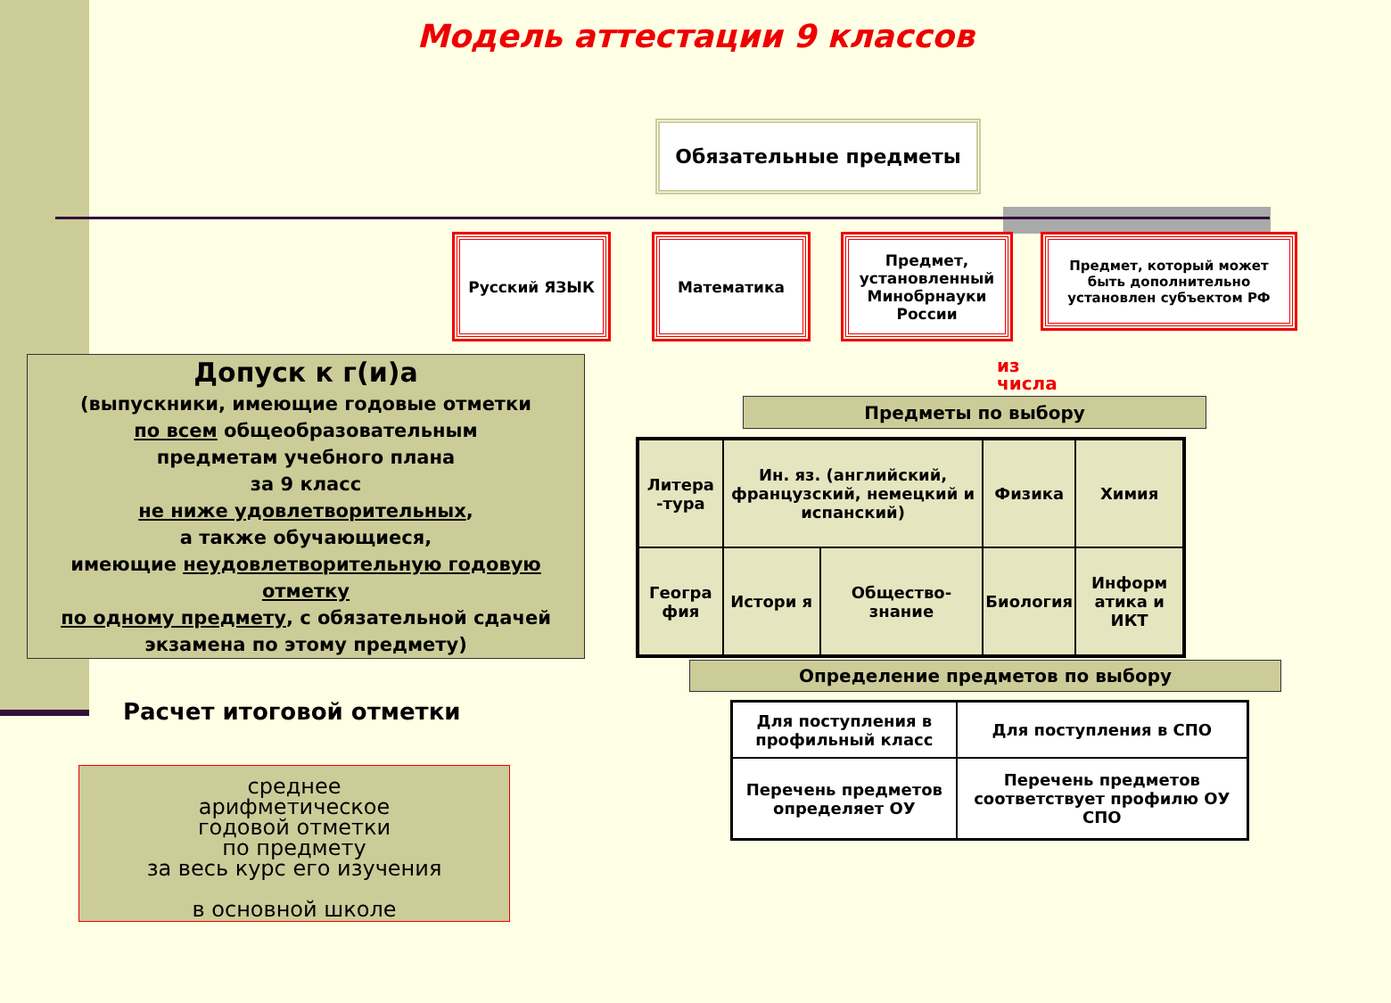Модель аттестации 9 классов
Обязательные предметы
Русский ЯЗЫК Математика
Предмет, установленный Минобрнауки России
Предмет, который может быть дополнительно установлен субъектом РФ
из
числа
Предметы по выбору
| Литера -тура | Ин. яз. (английский, французский, немецкий и испанский) | | Физика | Химия |
| Геогра фия | Истори я | Общество-знание | Биология | Информ атика и ИКТ |
Определение предметов по выбору
| Для поступления в профильный класс | Для поступления в СПО |
| Перечень предметов определяет ОУ | Перечень предметов соответствует профилю ОУ СПО |
Допуск к г(и)а
(выпускники, имеющие годовые отметки
по всем общеобразовательным
предметам учебного плана
за 9 класс
не ниже удовлетворительных,
а также обучающиеся,
имеющие неудовлетворительную годовую отметку
по одному предмету, с обязательной сдачей экзамена по этому предмету)
Расчет итоговой отметки
среднее
арифметическое
годовой отметки
по предмету
за весь курс его изучения
в основной школе